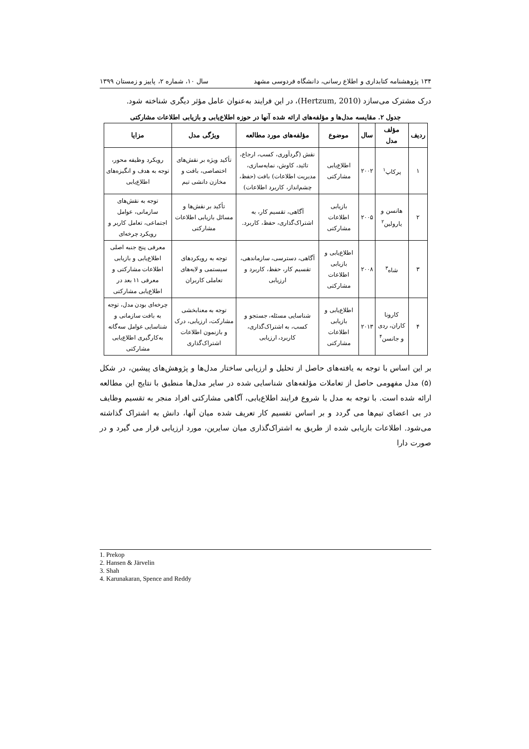۱۳۴ پژوهشنامه کتابداری و اطلاع رسانی، دانشگاه فردوسی مشهد سال ۱۰، شماره ۲، پاییز و زمستان ۱۳۹۹
درک مشترک می‌سازد (Hertzum, 2010)، در این فرایند به‌عنوان عامل مؤثر دیگری شناخته شود.
جدول ۲. مقایسه مدل‌ها و مؤلفه‌های ارائه شده آنها در حوزه اطلاع‌یابی و بازیابی اطلاعات مشارکتی
| ردیف | مؤلف مدل | سال | موضوع | مؤلفه‌های مورد مطالعه | ویژگی مدل | مزایا |
| --- | --- | --- | --- | --- | --- | --- |
| ۱ | پرکاپ<sup>۱</sup> | ۲۰۰۲ | اطلاع‌یابی مشارکتی | نقش (گردآوری، کسب، ارجاع، تائید، کاوش، نمایه‌سازی، مدیریت اطلاعات) بافت (حفظ، چشم‌انداز، کاربرد اطلاعات) | تأکید ویژه بر نقش‌های اختصاصی، بافت و مخازن دانشی تیم | رویکرد وظیفه محور، توجه به هدف و انگیزه‌های اطلاع‌یابی |
| ۲ | هانسن و یارولین<sup>۲</sup> | ۲۰۰۵ | بازیابی اطلاعات مشارکتی | آگاهی، تقسیم کار، به اشتراک‌گذاری، حفظ، کاربرد. | تأکید بر نقش‌ها و مسائل بازیابی اطلاعات مشارکتی | توجه به نقش‌های سازمانی، عوامل اجتماعی، تعامل کاربر و رویکرد چرخه‌ای |
| ۳ | شاه<sup>۳</sup> | ۲۰۰۸ | اطلاع‌یابی و بازیابی اطلاعات مشارکتی | آگاهی، دسترسی، سازماندهی، تقسیم کار، حفظ، کاربرد و ارزیابی | توجه به رویکردهای سیستمی و لایه‌های تعاملی کاربران | معرفی پنج جنبه اصلی اطلاع‌یابی و بازیابی اطلاعات مشارکتی و معرفی ۱۱ بعد در اطلاع‌یابی مشارکتی |
| ۴ | کارونا کاران، ردی و جانسن<sup>۴</sup> | ۲۰۱۳ | اطلاع‌یابی و بازیابی اطلاعات مشارکتی | شناسایی مسئله، جستجو و کسب، به اشتراک‌گذاری، کاربرد، ارزیابی | توجه به معنابخشی مشارکت، ارزیابی، درک و بازنمون اطلاعات اشتراک‌گذاری | چرخه‌ای بودن مدل، توجه به بافت سازمانی و شناسایی عوامل سه‌گانه به‌کارگیری اطلاع‌یابی مشارکتی |
بر این اساس با توجه به یافته‌های حاصل از تحلیل و ارزیابی ساختار مدل‌ها و پژوهش‌های پیشین، در شکل (۵) مدل مفهومی حاصل از تعاملات مؤلفه‌های شناسایی شده در سایر مدل‌ها منطبق با نتایج این مطالعه ارائه شده است. با توجه به مدل با شروع فرایند اطلاع‌یابی، آگاهی مشارکتی افراد منجر به تقسیم وظایف در بی اعضای تیم‌ها می گردد و بر اساس تقسیم کار تعریف شده میان آنها، دانش به اشتراک گذاشته می‌شود. اطلاعات بازیابی شده از طریق به اشتراک‌گذاری میان سایرین، مورد ارزیابی قرار می گیرد و در صورت دارا
1. Prekop
2. Hansen & Järvelin
3. Shah
4. Karunakaran, Spence and Reddy